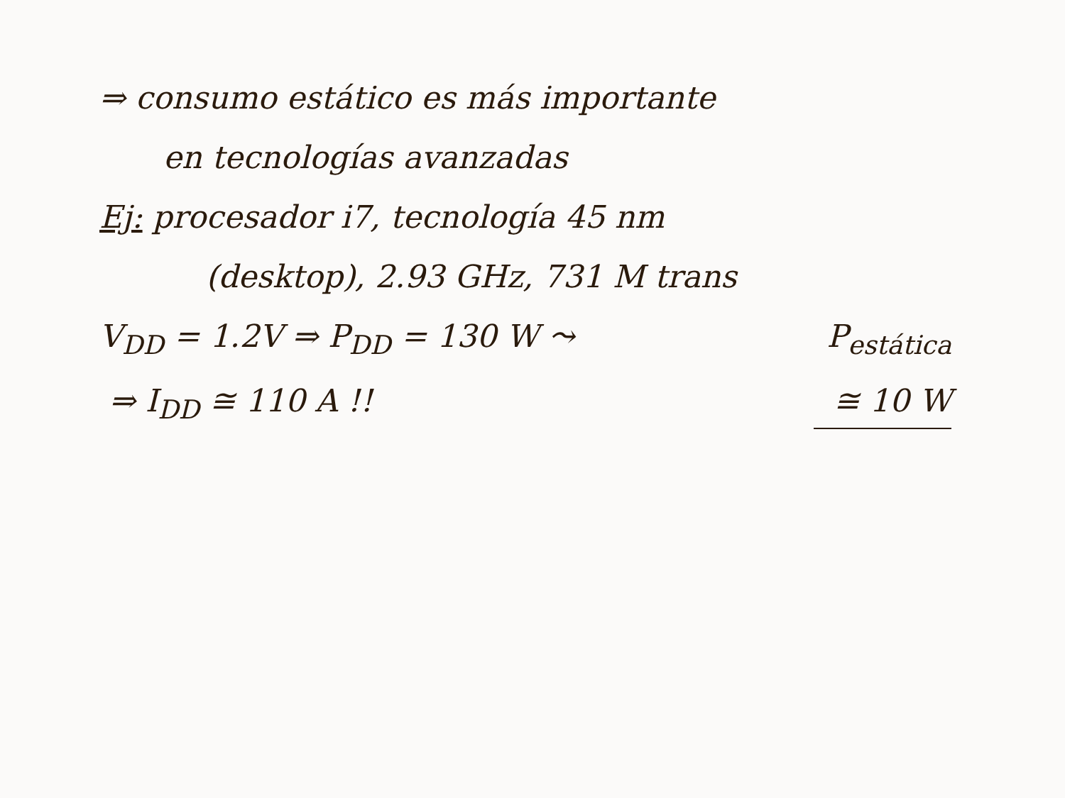⇒ consumo estático es más importante
en tecnologías avanzadas
Ej: procesador i7, tecnología 45 nm
(desktop), 2.93 GHz, 731 M trans
V<sub>DD</sub> = 1.2V ⇒ P<sub>DD</sub> = 130 W ⤳ P<sub>estática</sub>
⇒ I<sub>DD</sub> ≅ 110 A !! ≅ 10 W